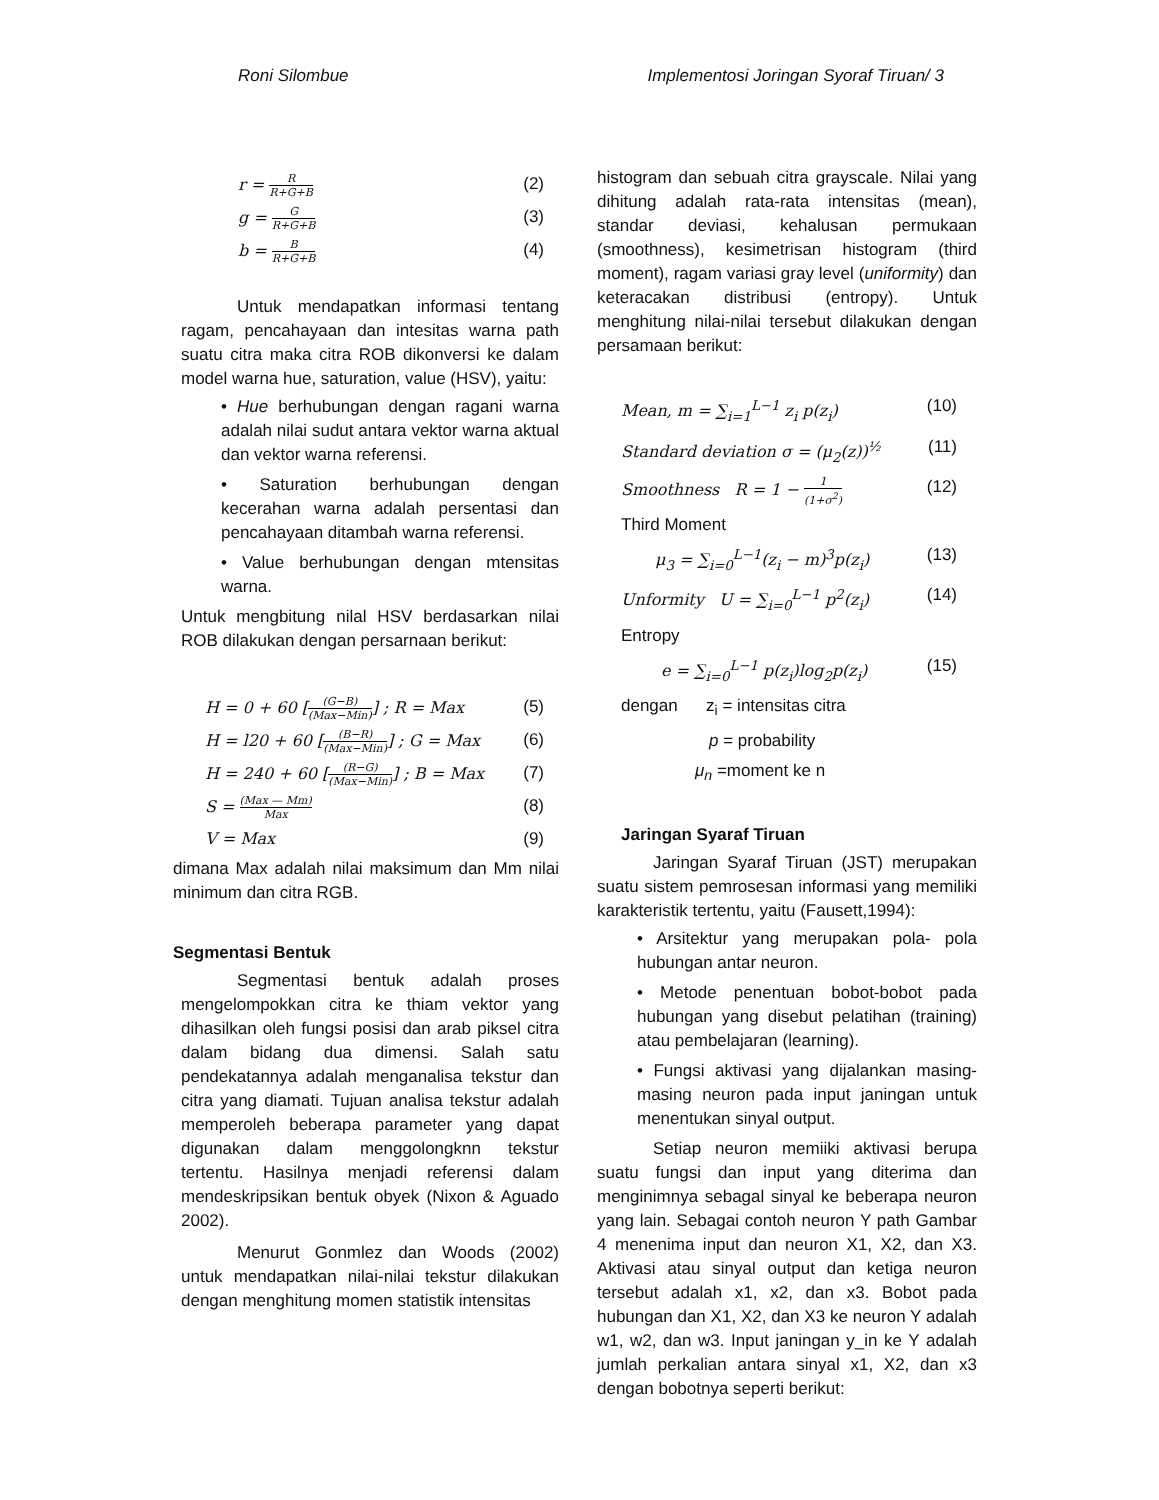Roni Silombue Implementosi Joringan Syoraf Tiruan/ 3
r = R R+G+B (2)
g = G R+G+B (3)
b = B R+G+B (4)
Untuk mendapatkan informasi tentang ragam, pencahayaan dan intesitas warna path suatu citra maka citra ROB dikonversi ke dalam model warna hue, saturation, value (HSV), yaitu:
• Hue berhubungan dengan ragani warna adalah nilai sudut antara vektor warna aktual dan vektor warna referensi.
• Saturation berhubungan dengan kecerahan warna adalah persentasi dan pencahayaan ditambah warna referensi.
• Value berhubungan dengan mtensitas warna.
Untuk mengbitung nilal HSV berdasarkan nilai ROB dilakukan dengan persarnaan berikut:
H = 0 + 60 [(G−B) (Max−Min)] ; R = Max (5)
H = l20 + 60 [(B−R) (Max−Min)] ; G = Max (6)
H = 240 + 60 [(R−G) (Max−Min)] ; B = Max (7)
S = (Max — Mm) Max (8)
V = Max (9)
dimana Max adalah nilai maksimum dan Mm nilai minimum dan citra RGB.
Segmentasi Bentuk
Segmentasi bentuk adalah proses mengelompokkan citra ke thiam vektor yang dihasilkan oleh fungsi posisi dan arab piksel citra dalam bidang dua dimensi. Salah satu pendekatannya adalah menganalisa tekstur dan citra yang diamati. Tujuan analisa tekstur adalah memperoleh beberapa parameter yang dapat digunakan dalam menggolongknn tekstur tertentu. Hasilnya menjadi referensi dalam mendeskripsikan bentuk obyek (Nixon & Aguado 2002).
Menurut Gonmlez dan Woods (2002) untuk mendapatkan nilai-nilai tekstur dilakukan dengan menghitung momen statistik intensitas
histogram dan sebuah citra grayscale. Nilai yang dihitung adalah rata-rata intensitas (mean), standar deviasi, kehalusan permukaan (smoothness), kesimetrisan histogram (third moment), ragam variasi gray level (uniformity) dan keteracakan distribusi (entropy). Untuk menghitung nilai-nilai tersebut dilakukan dengan persamaan berikut:
Mean, m = ∑<sub>i=1</sub><sup>L−1</sup> z<sub>i</sub> p(z<sub>i</sub>) (10)
Standard deviation σ = (μ<sub>2</sub>(z))<sup>½</sup> (11)
Smoothness R = 1 − 1 (1+σ<sup>2</sup>) (12)
Third Moment
μ<sub>3</sub> = ∑<sub>i=0</sub><sup>L−1</sup>(z<sub>i</sub> − m)<sup>3</sup>p(z<sub>i</sub>) (13)
Unformity U = ∑<sub>i=0</sub><sup>L−1</sup> p<sup>2</sup>(z<sub>i</sub>) (14)
Entropy
e = ∑<sub>i=0</sub><sup>L−1</sup> p(z<sub>i</sub>)log<sub>2</sub>p(z<sub>i</sub>) (15)
dengan z<sub>i</sub> = intensitas citra
p = probability
μ<sub>n</sub> =moment ke n
Jaringan Syaraf Tiruan
Jaringan Syaraf Tiruan (JST) merupakan suatu sistem pemrosesan informasi yang memiliki karakteristik tertentu, yaitu (Fausett,1994):
• Arsitektur yang merupakan pola- pola hubungan antar neuron.
• Metode penentuan bobot-bobot pada hubungan yang disebut pelatihan (training) atau pembelajaran (learning).
• Fungsi aktivasi yang dijalankan masing-masing neuron pada input janingan untuk menentukan sinyal output.
Setiap neuron memiiki aktivasi berupa suatu fungsi dan input yang diterima dan menginimnya sebagal sinyal ke beberapa neuron yang lain. Sebagai contoh neuron Y path Gambar 4 menenima input dan neuron X1, X2, dan X3. Aktivasi atau sinyal output dan ketiga neuron tersebut adalah x1, x2, dan x3. Bobot pada hubungan dan X1, X2, dan X3 ke neuron Y adalah w1, w2, dan w3. Input janingan y_in ke Y adalah jumlah perkalian antara sinyal x1, X2, dan x3 dengan bobotnya seperti berikut: